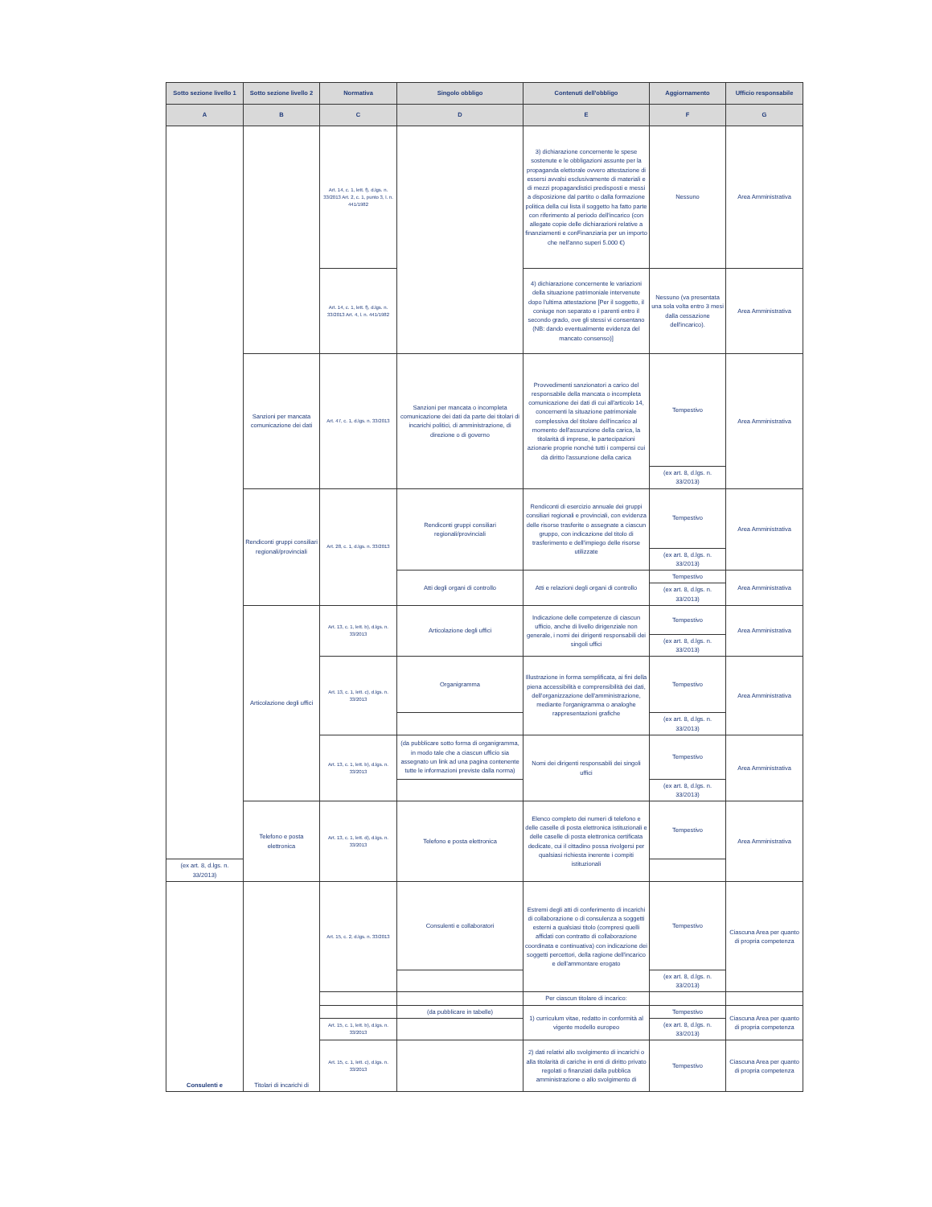| Sotto sezione livello 1 | Sotto sezione livello 2 | Normativa | Singolo obbligo | Contenuti dell'obbligo | Aggiornamento | Ufficio responsabile |
| --- | --- | --- | --- | --- | --- | --- |
| A | B | C | D | E | F | G |
| | | Art. 14, c. 1, lett. f), d.lgs. n. 33/2013 Art. 2, c. 1, punto 3, l. n. 441/1982 | | 3) dichiarazione concernente le spese sostenute e le obbligazioni assunte per la propaganda elettorale ovvero attestazione di essersi avvalsi esclusivamente di materiali e di mezzi propagandistici predisposti e messi a disposizione dal partito o dalla formazione politica della cui lista il soggetto ha fatto parte con riferimento al periodo dell'incarico (con allegate copie delle dichiarazioni relative a finanziamenti e conFinanziaria per un importo che nell'anno superi 5.000 €) | Nessuno | Area Amministrativa |
| | | Art. 14, c. 1, lett. f), d.lgs. n. 33/2013 Art. 4, l. n. 441/1982 | | 4) dichiarazione concernente le variazioni della situazione patrimoniale intervenute dopo l'ultima attestazione [Per il soggetto, il coniuge non separato e i parenti entro il secondo grado, ove gli stessi vi consentano (NB: dando eventualmente evidenza del mancato consenso)] | Nessuno (va presentata una sola volta entro 3 mesi dalla cessazione dell'incarico). | Area Amministrativa |
| | Sanzioni per mancata comunicazione dei dati | Art. 47, c. 1, d.lgs. n. 33/2013 | Sanzioni per mancata o incompleta comunicazione dei dati da parte dei titolari di incarichi politici, di amministrazione, di direzione o di governo | Provvedimenti sanzionatori a carico del responsabile della mancata o incompleta comunicazione dei dati di cui all'articolo 14, concernenti la situazione patrimoniale complessiva del titolare dell'incarico al momento dell'assunzione della carica, la titolarità di imprese, le partecipazioni azionarie proprie nonché tutti i compensi cui dà diritto l'assunzione della carica | Tempestivo | Area Amministrativa |
| | | | | | (ex art. 8, d.lgs. n. 33/2013) | |
| | Rendiconti gruppi consiliari regionali/provinciali | Art. 28, c. 1, d.lgs. n. 33/2013 | Rendiconti gruppi consiliari regionali/provinciali | Rendiconti di esercizio annuale dei gruppi consiliari regionali e provinciali, con evidenza delle risorse trasferite o assegnate a ciascun gruppo, con indicazione del titolo di trasferimento e dell'impiego delle risorse utilizzate | Tempestivo | Area Amministrativa |
| | | | | | (ex art. 8, d.lgs. n. 33/2013) | |
| | | | Atti degli organi di controllo | Atti e relazioni degli organi di controllo | Tempestivo | Area Amministrativa |
| | | | | | (ex art. 8, d.lgs. n. 33/2013) | |
| | Articolazione degli uffici | Art. 13, c. 1, lett. b), d.lgs. n. 33/2013 | Articolazione degli uffici | Indicazione delle competenze di ciascun ufficio, anche di livello dirigenziale non generale, i nomi dei dirigenti responsabili dei singoli uffici | Tempestivo | Area Amministrativa |
| | | | | | (ex art. 8, d.lgs. n. 33/2013) | |
| | | Art. 13, c. 1, lett. c), d.lgs. n. 33/2013 | Organigramma | Illustrazione in forma semplificata, ai fini della piena accessibilità e comprensibilità dei dati, dell'organizzazione dell'amministrazione, mediante l'organigramma o analoghe rappresentazioni grafiche | Tempestivo | Area Amministrativa |
| | | | | | (ex art. 8, d.lgs. n. 33/2013) | |
| | | Art. 13, c. 1, lett. b), d.lgs. n. 33/2013 | (da pubblicare sotto forma di organigramma, in modo tale che a ciascun ufficio sia assegnato un link ad una pagina contenente tutte le informazioni previste dalla norma) | Nomi dei dirigenti responsabili dei singoli uffici | Tempestivo | Area Amministrativa |
| | | | | | (ex art. 8, d.lgs. n. 33/2013) | |
| | Telefono e posta elettronica | Art. 13, c. 1, lett. d), d.lgs. n. 33/2013 | Telefono e posta elettronica | Elenco completo dei numeri di telefono e delle caselle di posta elettronica istituzionali e delle caselle di posta elettronica certificata dedicate, cui il cittadino possa rivolgersi per qualsiasi richiesta inerente i compiti istituzionali | Tempestivo | Area Amministrativa |
| (ex art. 8, d.lgs. n. 33/2013) | | | | | | |
| Consulenti e | Titolari di incarichi di | Art. 15, c. 2, d.lgs. n. 33/2013 | Consulenti e collaboratori | Estremi degli atti di conferimento di incarichi di collaborazione o di consulenza a soggetti esterni a qualsiasi titolo (compresi quelli affidati con contratto di collaborazione coordinata e continuativa) con indicazione dei soggetti percettori, della ragione dell'incarico e dell'ammontare erogato | Tempestivo | Ciascuna Area per quanto di propria competenza |
| | | | | | (ex art. 8, d.lgs. n. 33/2013) | |
| | | | | Per ciascun titolare di incarico: | | |
| | | | (da pubblicare in tabelle) | 1) curriculum vitae, redatto in conformità al vigente modello europeo | Tempestivo | Ciascuna Area per quanto di propria competenza |
| | | Art. 15, c. 1, lett. b), d.lgs. n. 33/2013 | | | (ex art. 8, d.lgs. n. 33/2013) | |
| | | Art. 15, c. 1, lett. c), d.lgs. n. 33/2013 | | 2) dati relativi allo svolgimento di incarichi o alla titolarità di cariche in enti di diritto privato regolati o finanziati dalla pubblica amministrazione o allo svolgimento di | Tempestivo | Ciascuna Area per quanto di propria competenza |